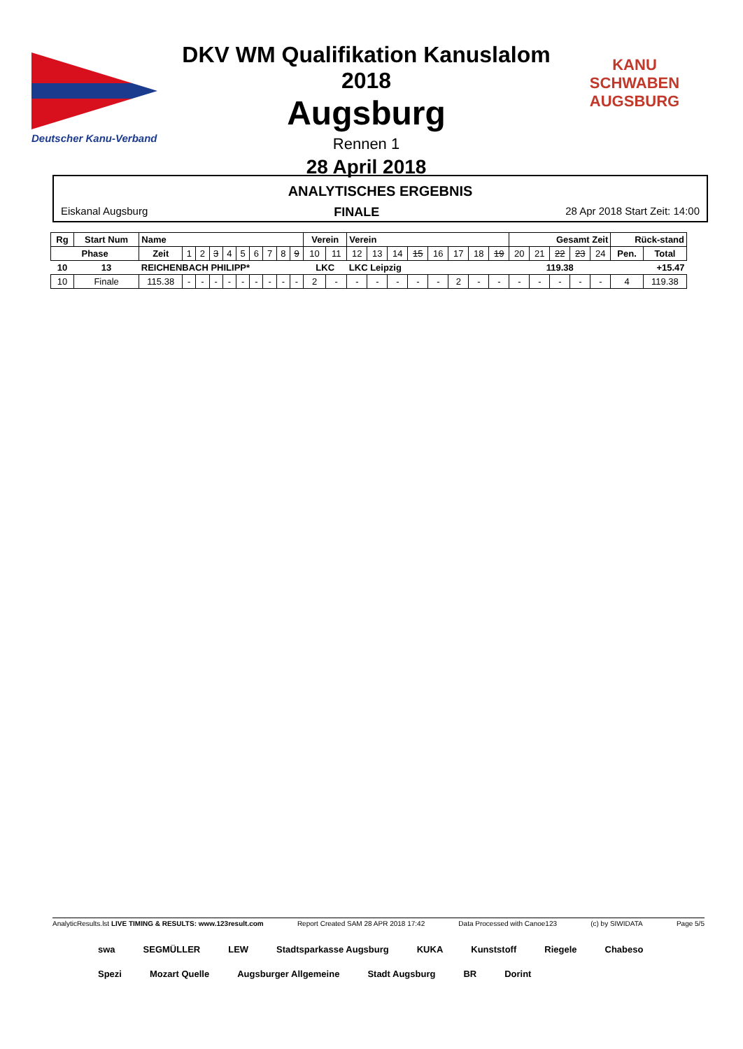Deutscher Kanu-Verband
DKV WM Qualifikation Kanuslalom 2018
Augsburg
Rennen 1
28 April 2018
KANU SCHWABEN AUGSBURG
ANALYTISCHES ERGEBNIS
Eiskanal Augsburg FINALE 28 Apr 2018 Start Zeit: 14:00
| Rg | Start Num | Name | | | | | | | | | | Verein | | Verein | | | | | | | | Gesamt Zeit | | | | | Rück-stand | |
| --- | --- | --- | --- | --- | --- | --- | --- | --- | --- | --- | --- | --- | --- | --- | --- | --- | --- | --- | --- | --- | --- | --- | --- | --- | --- | --- | --- | --- |
| Phase | | Zeit | 1 | 2 | 3 | 4 | 5 | 6 | 7 | 8 | 9 | 10 | 11 | 12 | 13 | 14 | 15 | 16 | 17 | 18 | 19 | 20 | 21 | 22 | 23 | 24 | Pen. | Total |
| 10 | 13 | REICHENBACH PHILIPP* | | | | | | | | | | LKC | | LKC Leipzig | | | | | | | | 119.38 | | | | | +15.47 | |
| 10 | Finale | 115.38 | - | - | - | - | - | - | - | - | - | 2 | - | - | - | - | - | - | 2 | - | - | - | - | - | - | - | 4 | 119.38 |
AnalyticResults.lst LIVE TIMING & RESULTS: www.123result.com Report Created SAM 28 APR 2018 17:42 Data Processed with Canoe123 (c) by SIWIDATA Page 5/5
swa SEGMÜLLER LEW Stadtsparkasse Augsburg KUKA Kunststoff Riegele Chabeso Spezi Mozart Quelle Augsburger Allgemeine Stadt Augsburg BR Dorint